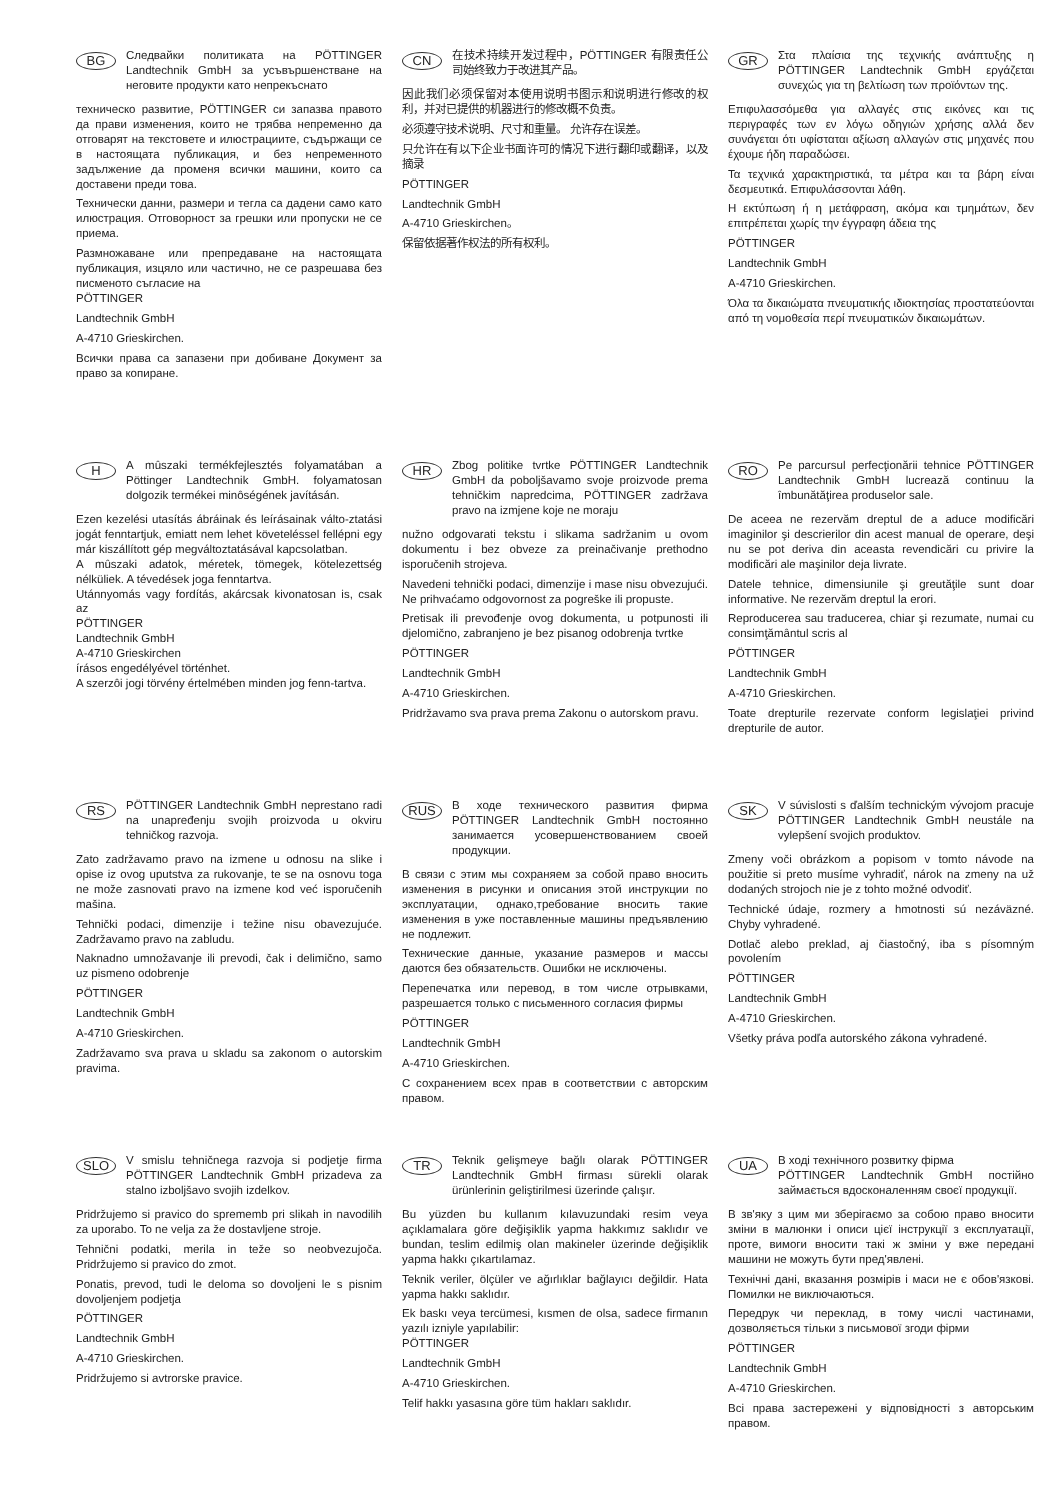BG
Следвайки политиката на PÖTTINGER Landtechnik GmbH за усъвършенстване на неговите продукти като непрекъснато
техническо развитие, PÖTTINGER си запазва правото да прави изменения, които не трябва непременно да отговарят на текстовете и илюстрациите, съдържащи се в настоящата публикация, и без непременното задължение да променя всички машини, които са доставени преди това.
Технически данни, размери и тегла са дадени само като илюстрация. Отговорност за грешки или пропуски не се приема.
Размножаване или препредаване на настоящата публикация, изцяло или частично, не се разрешава без писменото съгласие на
PÖTTINGER
Landtechnik GmbH
A-4710 Grieskirchen.
Всички права са запазени при добиване Документ за право за копиране.
CN
在技术持续开发过程中，PÖTTINGER 有限责任公司始终致力于改进其产品。
因此我们必须保留对本使用说明书图示和说明进行修改的权利，并对已提供的机器进行的修改概不负责。
必须遵守技术说明、尺寸和重量。 允许存在误差。
只允许在有以下企业书面许可的情况下进行翻印或翻译，以及摘录
PÖTTINGER
Landtechnik GmbH
A-4710 Grieskirchen。
保留依据著作权法的所有权利。
GR
Στα πλαίσια της τεχνικής ανάπτυξης η PÖTTINGER Landtechnik GmbH εργάζεται συνεχώς για τη βελτίωση των προϊόντων της.
Επιφυλασσόμεθα για αλλαγές στις εικόνες και τις περιγραφές των εν λόγω οδηγιών χρήσης αλλά δεν συνάγεται ότι υφίσταται αξίωση αλλαγών στις μηχανές που έχουμε ήδη παραδώσει.
Τα τεχνικά χαρακτηριστικά, τα μέτρα και τα βάρη είναι δεσμευτικά. Επιφυλάσσονται λάθη.
Η εκτύπωση ή η μετάφραση, ακόμα και τμημάτων, δεν επιτρέπεται χωρίς την έγγραφη άδεια της
PÖTTINGER
Landtechnik GmbH
A-4710 Grieskirchen.
Όλα τα δικαιώματα πνευματικής ιδιοκτησίας προστατεύονται από τη νομοθεσία περί πνευματικών δικαιωμάτων.
H
A mûszaki termékfejlesztés folyamatában a Pöttinger Landtechnik GmbH. folyamatosan dolgozik termékei minôségének javításán.
Ezen kezelési utasítás ábráinak és leírásainak válto-ztatási jogát fenntartjuk, emiatt nem lehet követeléssel fellépni egy már kiszállított gép megváltoztatásával kapcsolatban.
A mûszaki adatok, méretek, tömegek, kötelezettség nélküliek. A tévedések joga fenntartva.
Utánnyomás vagy fordítás, akárcsak kivonatosan is, csak az
PÖTTINGER
Landtechnik GmbH
A-4710 Grieskirchen
írásos engedélyével történhet.
A szerzôi jogi törvény értelmében minden jog fenn-tartva.
HR
Zbog politike tvrtke PÖTTINGER Landtechnik GmbH da poboljšavamo svoje proizvode prema tehničkim napredcima, PÖTTINGER zadržava pravo na izmjene koje ne moraju
nužno odgovarati tekstu i slikama sadržanim u ovom dokumentu i bez obveze za preinačivanje prethodno isporučenih strojeva.
Navedeni tehnički podaci, dimenzije i mase nisu obvezujući. Ne prihvaćamo odgovornost za pogreške ili propuste.
Pretisak ili prevođenje ovog dokumenta, u potpunosti ili djelomično, zabranjeno je bez pisanog odobrenja tvrtke
PÖTTINGER
Landtechnik GmbH
A-4710 Grieskirchen.
Pridržavamo sva prava prema Zakonu o autorskom pravu.
RO
Pe parcursul perfecţionării tehnice PÖTTINGER Landtechnik GmbH lucrează continuu la îmbunătăţirea produselor sale.
De aceea ne rezervăm dreptul de a aduce modificări imaginilor şi descrierilor din acest manual de operare, deşi nu se pot deriva din aceasta revendicări cu privire la modificări ale maşinilor deja livrate.
Datele tehnice, dimensiunile şi greutăţile sunt doar informative. Ne rezervăm dreptul la erori.
Reproducerea sau traducerea, chiar şi rezumate, numai cu consimţământul scris al
PÖTTINGER
Landtechnik GmbH
A-4710 Grieskirchen.
Toate drepturile rezervate conform legislaţiei privind drepturile de autor.
RS
PÖTTINGER Landtechnik GmbH neprestano radi na unapređenju svojih proizvoda u okviru tehničkog razvoja.
Zato zadržavamo pravo na izmene u odnosu na slike i opise iz ovog uputstva za rukovanje, te se na osnovu toga ne može zasnovati pravo na izmene kod već isporučenih mašina.
Tehnički podaci, dimenzije i težine nisu obavezujuće. Zadržavamo pravo na zabludu.
Naknadno umnožavanje ili prevodi, čak i delimično, samo uz pismeno odobrenje
PÖTTINGER
Landtechnik GmbH
A-4710 Grieskirchen.
Zadržavamo sva prava u skladu sa zakonom o autorskim pravima.
RUS
В ходе технического развития фирма PÖTTINGER Landtechnik GmbH постоянно занимается усовершенствованием своей продукции.
В связи с этим мы сохраняем за собой право вносить изменения в рисунки и описания этой инструкции по эксплуатации, однако,требование вносить такие изменения в уже поставленные машины предъявлению не подлежит.
Технические данные, указание размеров и массы даются без обязательств. Ошибки не исключены.
Перепечатка или перевод, в том числе отрывками, разрешается только с письменного согласия фирмы
PÖTTINGER
Landtechnik GmbH
A-4710 Grieskirchen.
С сохранением всех прав в соответствии с авторским правом.
SK
V súvislosti s ďalším technickým vývojom pracuje PÖTTINGER Landtechnik GmbH neustále na vylepšení svojich produktov.
Zmeny voči obrázkom a popisom v tomto návode na použitie si preto musíme vyhradiť, nárok na zmeny na už dodaných strojoch nie je z tohto možné odvodiť.
Technické údaje, rozmery a hmotnosti sú nezáväzné. Chyby vyhradené.
Dotlač alebo preklad, aj čiastočný, iba s písomným povolením
PÖTTINGER
Landtechnik GmbH
A-4710 Grieskirchen.
Všetky práva podľa autorského zákona vyhradené.
SLO
V smislu tehničnega razvoja si podjetje firma PÖTTINGER Landtechnik GmbH prizadeva za stalno izboljšavo svojih izdelkov.
Pridržujemo si pravico do sprememb pri slikah in navodilih za uporabo. To ne velja za že dostavljene stroje.
Tehnični podatki, merila in teže so neobvezujoča. Pridržujemo si pravico do zmot.
Ponatis, prevod, tudi le deloma so dovoljeni le s pisnim dovoljenjem podjetja
PÖTTINGER
Landtechnik GmbH
A-4710 Grieskirchen.
Pridržujemo si avtrorske pravice.
TR
Teknik gelişmeye bağlı olarak PÖTTINGER Landtechnik GmbH firması sürekli olarak ürünlerinin geliştirilmesi üzerinde çalışır.
Bu yüzden bu kullanım kılavuzundaki resim veya açıklamalara göre değişiklik yapma hakkımız saklıdır ve bundan, teslim edilmiş olan makineler üzerinde değişiklik yapma hakkı çıkartılamaz.
Teknik veriler, ölçüler ve ağırlıklar bağlayıcı değildir. Hata yapma hakkı saklıdır.
Ek baskı veya tercümesi, kısmen de olsa, sadece firmanın yazılı izniyle yapılabilir:
PÖTTINGER
Landtechnik GmbH
A-4710 Grieskirchen.
Telif hakkı yasasına göre tüm hakları saklıdır.
UA
В ході технічного розвитку фірма
PÖTTINGER Landtechnik GmbH постійно займається вдосконаленням своєї продукції.
В зв'яку з цим ми зберігаємо за собою право вносити зміни в малюнки і описи цієї інструкції з експлуатації, проте, вимоги вносити такі ж зміни у вже передані машини не можуть бути пред'явлені.
Технічні дані, вказання розмірів і маси не є обов'язкові. Помилки не виключаються.
Передрук чи переклад, в тому числі частинами, дозволяється тільки з письмової згоди фірми
PÖTTINGER
Landtechnik GmbH
A-4710 Grieskirchen.
Всі права застережені у відповідності з авторським правом.